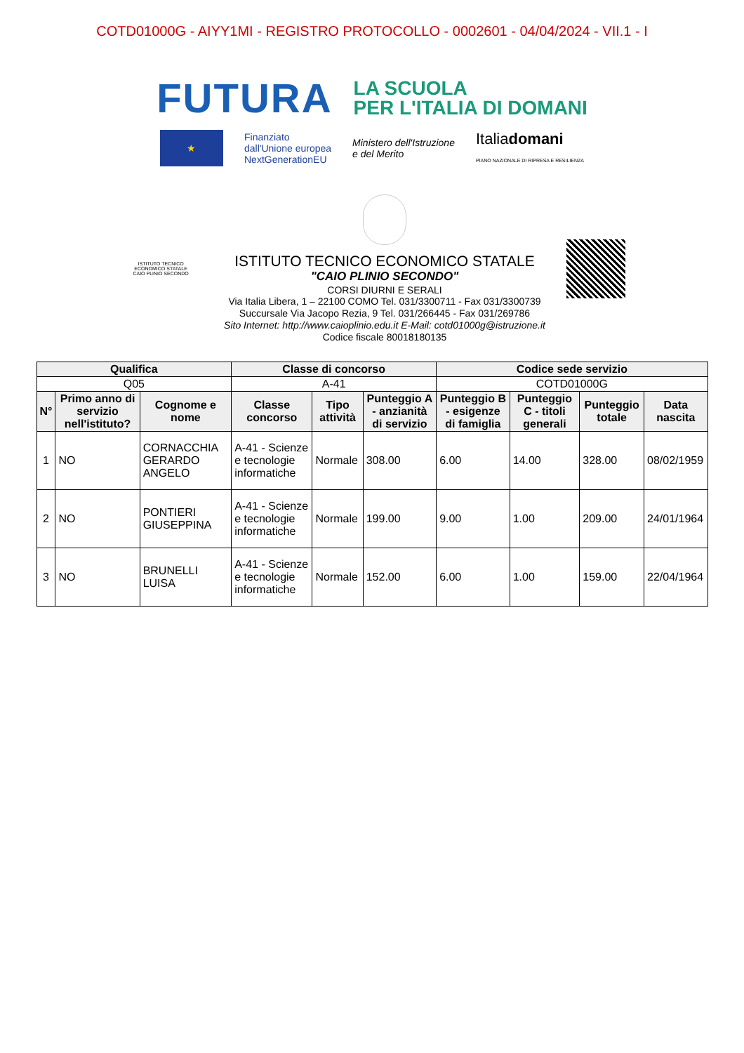COTD01000G - AIYY1MI - REGISTRO PROTOCOLLO - 0002601 - 04/04/2024 - VII.1 - I
FUTURA
LA SCUOLA
PER L'ITALIA DI DOMANI
★
Finanziato
dall'Unione europea
NextGenerationEU
Ministero dell'Istruzione
e del Merito
Italiadomani
PIANO NAZIONALE DI RIPRESA E RESILIENZA
ISTITUTO TECNICO
ECONOMICO STATALE
CAIO PLINIO SECONDO
ISTITUTO TECNICO ECONOMICO STATALE
"CAIO PLINIO SECONDO"
CORSI DIURNI E SERALI
Via Italia Libera, 1 – 22100 COMO Tel. 031/3300711 - Fax 031/3300739
Succursale Via Jacopo Rezia, 9 Tel. 031/266445 - Fax 031/269786
Sito Internet: http://www.caioplinio.edu.it E-Mail: cotd01000g@istruzione.it
Codice fiscale 80018180135
| Qualifica | | | Classe di concorso | | | Codice sede servizio | | | |
| --- | --- | --- | --- | --- | --- | --- | --- | --- | --- |
| Q05 | | | A-41 | | | COTD01000G | | | |
| N° | Primo anno di servizio nell'istituto? | Cognome e nome | Classe concorso | Tipo attività | Punteggio A - anzianità di servizio | Punteggio B - esigenze di famiglia | Punteggio C - titoli generali | Punteggio totale | Data nascita |
| 1 | NO | CORNACCHIA GERARDO ANGELO | A-41 - Scienze e tecnologie informatiche | Normale | 308.00 | 6.00 | 14.00 | 328.00 | 08/02/1959 |
| 2 | NO | PONTIERI GIUSEPPINA | A-41 - Scienze e tecnologie informatiche | Normale | 199.00 | 9.00 | 1.00 | 209.00 | 24/01/1964 |
| 3 | NO | BRUNELLI LUISA | A-41 - Scienze e tecnologie informatiche | Normale | 152.00 | 6.00 | 1.00 | 159.00 | 22/04/1964 |